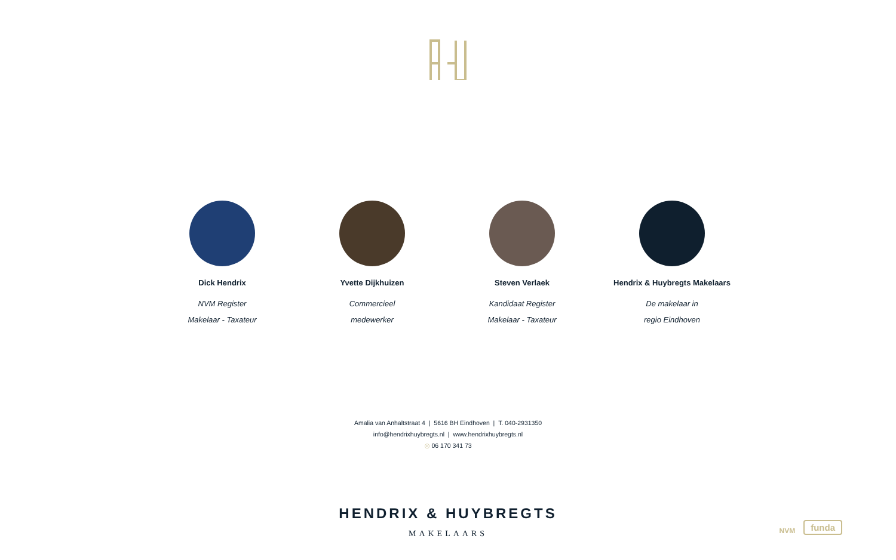Dick Hendrix
NVM Register
Makelaar - Taxateur
Yvette Dijkhuizen
Commercieel
medewerker
Steven Verlaek
Kandidaat Register
Makelaar - Taxateur
Hendrix & Huybregts Makelaars
De makelaar in
regio Eindhoven
Amalia van Anhaltstraat 4 | 5616 BH Eindhoven | T. 040-2931350
info@hendrixhuybregts.nl | www.hendrixhuybregts.nl
◎ 06 170 341 73
HENDRIX & HUYBREGTS
MAKELAARS
NVM
funda